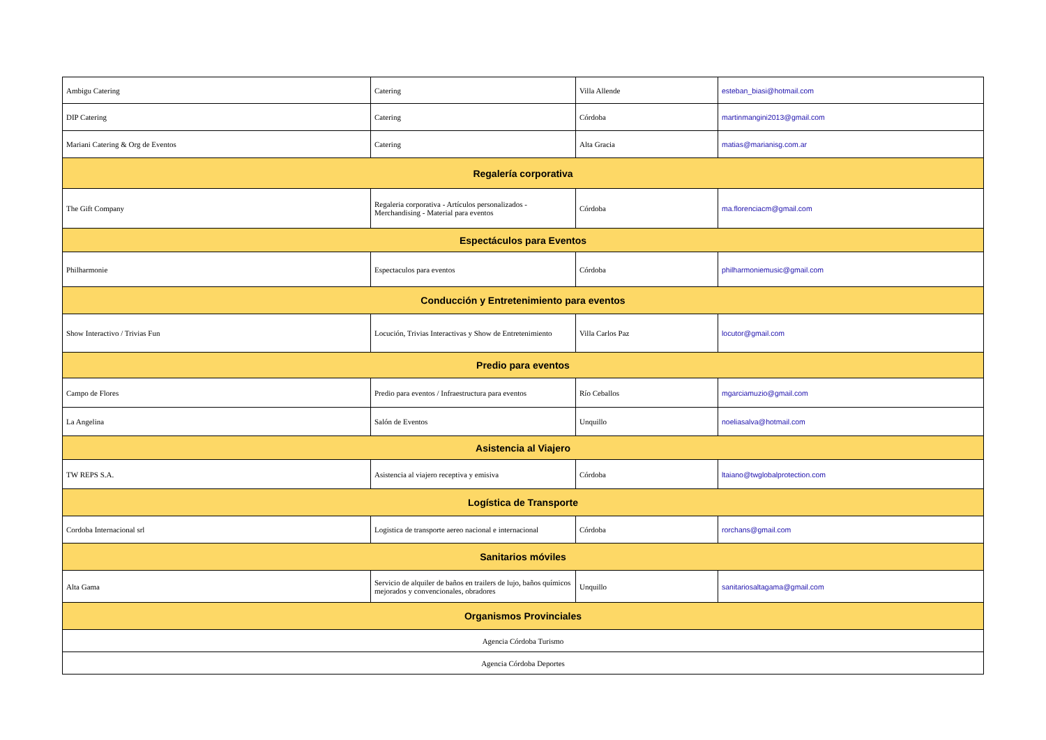| Ambigu Catering | Catering | Villa Allende | esteban_biasi@hotmail.com |
| DIP Catering | Catering | Córdoba | martinmangini2013@gmail.com |
| Mariani Catering & Org de Eventos | Catering | Alta Gracia | matias@marianisg.com.ar |
| Regalería corporativa | | | |
| The Gift Company | Regaleria corporativa - Artículos personalizados - Merchandising - Material para eventos | Córdoba | ma.florenciacm@gmail.com |
| Espectáculos para Eventos | | | |
| Philharmonie | Espectaculos para eventos | Córdoba | philharmoniemusic@gmail.com |
| Conducción y Entretenimiento para eventos | | | |
| Show Interactivo / Trivias Fun | Locución, Trivias Interactivas y Show de Entretenimiento | Villa Carlos Paz | locutor@gmail.com |
| Predio para eventos | | | |
| Campo de Flores | Predio para eventos / Infraestructura para eventos | Río Ceballos | mgarciamuzio@gmail.com |
| La Angelina | Salón de Eventos | Unquillo | noeliasalva@hotmail.com |
| Asistencia al Viajero | | | |
| TW REPS S.A. | Asistencia al viajero receptiva y emisiva | Córdoba | ltaiano@twglobalprotection.com |
| Logística de Transporte | | | |
| Cordoba Internacional srl | Logistica de transporte aereo nacional e internacional | Córdoba | rorchans@gmail.com |
| Sanitarios móviles | | | |
| Alta Gama | Servicio de alquiler de baños en trailers de lujo, baños químicos mejorados y convencionales, obradores | Unquillo | sanitariosaltagama@gmail.com |
| Organismos Provinciales | | | |
| Agencia Córdoba Turismo | | | |
| Agencia Córdoba Deportes | | | |